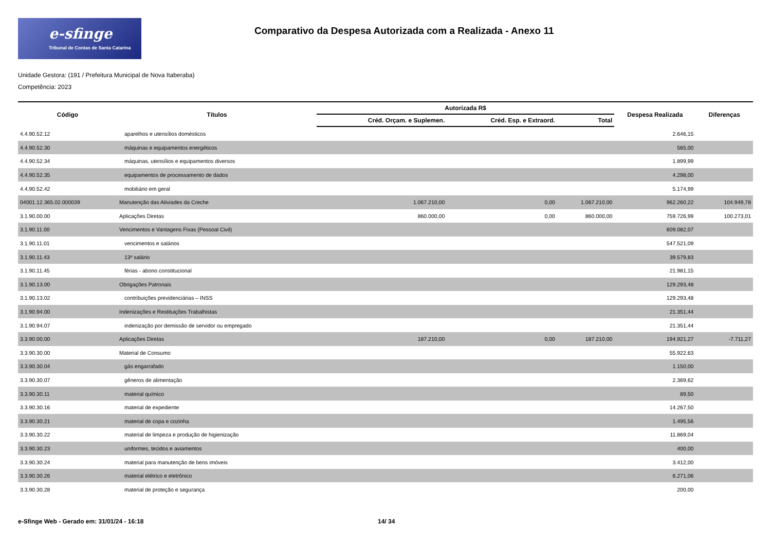e-sfinge
Tribunal de Contas de Santa Catarina
Comparativo da Despesa Autorizada com a Realizada - Anexo 11
Unidade Gestora: (191 / Prefeitura Municipal de Nova Itaberaba)
Competência: 2023
| Código | Títulos | Autorizada R$ | | | Despesa Realizada | Diferenças |
| --- | --- | --- | --- | --- | --- | --- |
| | | Créd. Orçam. e Suplemen. | Créd. Esp. e Extraord. | Total | | |
| 4.4.90.52.12 | aparelhos e utensílios domésticos | | | | 2.646,15 | |
| 4.4.90.52.30 | máquinas e equipamentos energéticos | | | | 565,00 | |
| 4.4.90.52.34 | máquinas, utensílios e equipamentos diversos | | | | 1.899,99 | |
| 4.4.90.52.35 | equipamentos de processamento de dados | | | | 4.298,00 | |
| 4.4.90.52.42 | mobiliário em geral | | | | 5.174,99 | |
| 04001.12.365.02.000039 | Manutenção das Ativiades da Creche | 1.067.210,00 | 0,00 | 1.067.210,00 | 962.260,22 | 104.949,78 |
| 3.1.90.00.00 | Aplicações Diretas | 860.000,00 | 0,00 | 860.000,00 | 759.726,99 | 100.273,01 |
| 3.1.90.11.00 | Vencimentos e Vantagens Fixas (Pessoal Civil) | | | | 609.082,07 | |
| 3.1.90.11.01 | vencimentos e salários | | | | 547.521,09 | |
| 3.1.90.11.43 | 13º salário | | | | 39.579,83 | |
| 3.1.90.11.45 | férias - abono constitucional | | | | 21.981,15 | |
| 3.1.90.13.00 | Obrigações Patronais | | | | 129.293,48 | |
| 3.1.90.13.02 | contribuições previdenciárias – INSS | | | | 129.293,48 | |
| 3.1.90.94.00 | Indenizações e Restituições Trabalhistas | | | | 21.351,44 | |
| 3.1.90.94.07 | indenização por demissão de servidor ou empregado | | | | 21.351,44 | |
| 3.3.90.00.00 | Aplicações Diretas | 187.210,00 | 0,00 | 187.210,00 | 194.921,27 | -7.711,27 |
| 3.3.90.30.00 | Material de Consumo | | | | 55.922,63 | |
| 3.3.90.30.04 | gás engarrafado | | | | 1.150,00 | |
| 3.3.90.30.07 | gêneros de alimentação | | | | 2.369,62 | |
| 3.3.90.30.11 | material químico | | | | 89,50 | |
| 3.3.90.30.16 | material de expediente | | | | 14.267,50 | |
| 3.3.90.30.21 | material de copa e cozinha | | | | 1.495,56 | |
| 3.3.90.30.22 | material de limpeza e produção de higienização | | | | 11.869,04 | |
| 3.3.90.30.23 | uniformes, tecidos e aviamentos | | | | 400,00 | |
| 3.3.90.30.24 | material para manutenção de bens imóveis | | | | 3.412,00 | |
| 3.3.90.30.26 | material elétrico e eletrônico | | | | 6.271,06 | |
| 3.3.90.30.28 | material de proteção e segurança | | | | 200,00 | |
e-Sfinge Web - Gerado em: 31/01/24 - 16:18 14/ 34